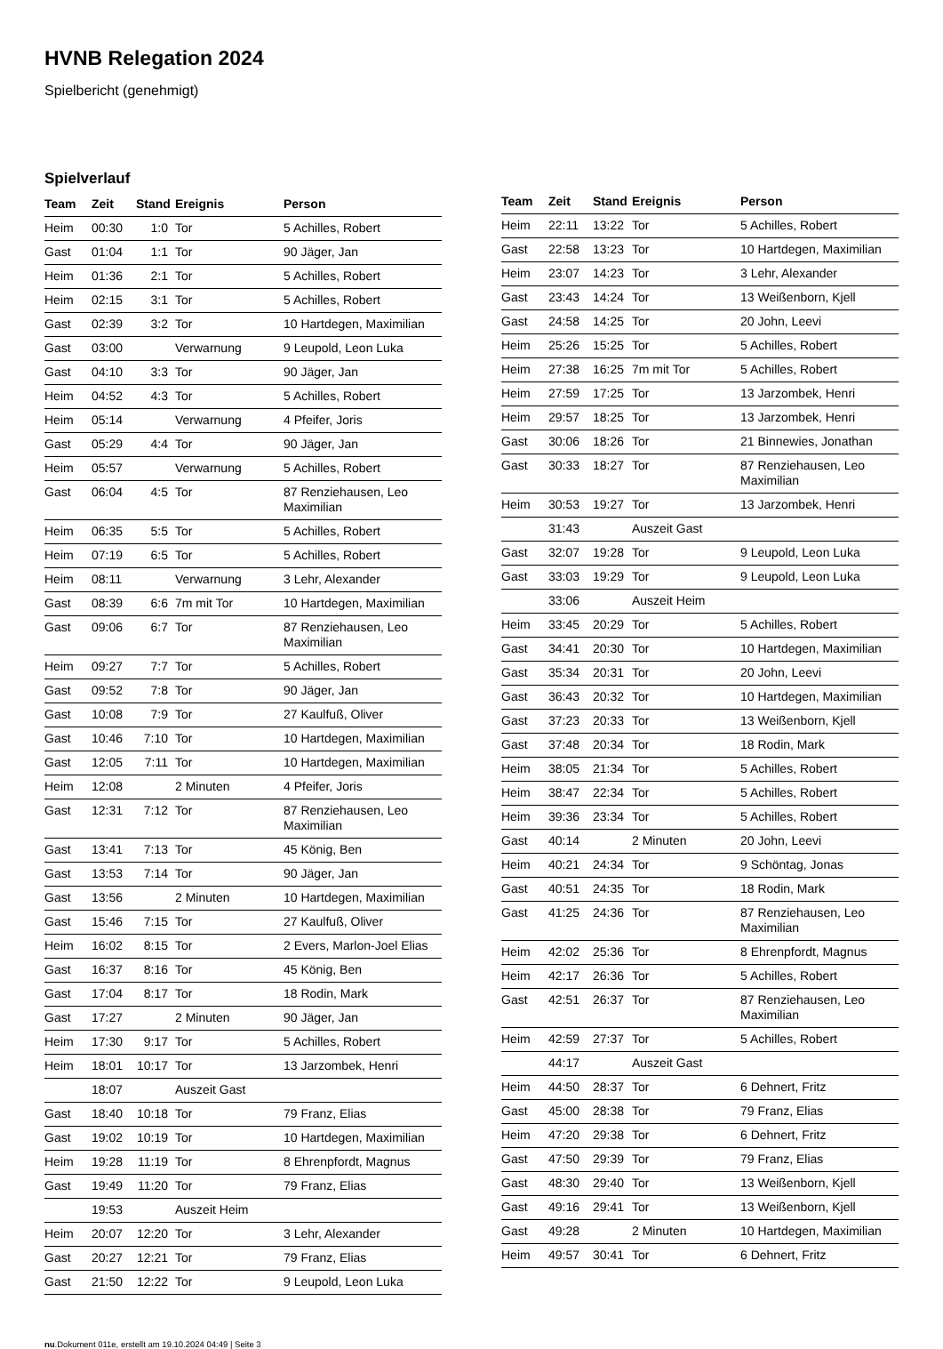HVNB Relegation 2024
Spielbericht (genehmigt)
Spielverlauf
| Team | Zeit | Stand | Ereignis | Person |
| --- | --- | --- | --- | --- |
| Heim | 00:30 | 1:0 | Tor | 5 Achilles, Robert |
| Gast | 01:04 | 1:1 | Tor | 90 Jäger, Jan |
| Heim | 01:36 | 2:1 | Tor | 5 Achilles, Robert |
| Heim | 02:15 | 3:1 | Tor | 5 Achilles, Robert |
| Gast | 02:39 | 3:2 | Tor | 10 Hartdegen, Maximilian |
| Gast | 03:00 | | Verwarnung | 9 Leupold, Leon Luka |
| Gast | 04:10 | 3:3 | Tor | 90 Jäger, Jan |
| Heim | 04:52 | 4:3 | Tor | 5 Achilles, Robert |
| Heim | 05:14 | | Verwarnung | 4 Pfeifer, Joris |
| Gast | 05:29 | 4:4 | Tor | 90 Jäger, Jan |
| Heim | 05:57 | | Verwarnung | 5 Achilles, Robert |
| Gast | 06:04 | 4:5 | Tor | 87 Renziehausen, Leo Maximilian |
| Heim | 06:35 | 5:5 | Tor | 5 Achilles, Robert |
| Heim | 07:19 | 6:5 | Tor | 5 Achilles, Robert |
| Heim | 08:11 | | Verwarnung | 3 Lehr, Alexander |
| Gast | 08:39 | 6:6 | 7m mit Tor | 10 Hartdegen, Maximilian |
| Gast | 09:06 | 6:7 | Tor | 87 Renziehausen, Leo Maximilian |
| Heim | 09:27 | 7:7 | Tor | 5 Achilles, Robert |
| Gast | 09:52 | 7:8 | Tor | 90 Jäger, Jan |
| Gast | 10:08 | 7:9 | Tor | 27 Kaulfuß, Oliver |
| Gast | 10:46 | 7:10 | Tor | 10 Hartdegen, Maximilian |
| Gast | 12:05 | 7:11 | Tor | 10 Hartdegen, Maximilian |
| Heim | 12:08 | | 2 Minuten | 4 Pfeifer, Joris |
| Gast | 12:31 | 7:12 | Tor | 87 Renziehausen, Leo Maximilian |
| Gast | 13:41 | 7:13 | Tor | 45 König, Ben |
| Gast | 13:53 | 7:14 | Tor | 90 Jäger, Jan |
| Gast | 13:56 | | 2 Minuten | 10 Hartdegen, Maximilian |
| Gast | 15:46 | 7:15 | Tor | 27 Kaulfuß, Oliver |
| Heim | 16:02 | 8:15 | Tor | 2 Evers, Marlon-Joel Elias |
| Gast | 16:37 | 8:16 | Tor | 45 König, Ben |
| Gast | 17:04 | 8:17 | Tor | 18 Rodin, Mark |
| Gast | 17:27 | | 2 Minuten | 90 Jäger, Jan |
| Heim | 17:30 | 9:17 | Tor | 5 Achilles, Robert |
| Heim | 18:01 | 10:17 | Tor | 13 Jarzombek, Henri |
| | 18:07 | | Auszeit Gast | |
| Gast | 18:40 | 10:18 | Tor | 79 Franz, Elias |
| Gast | 19:02 | 10:19 | Tor | 10 Hartdegen, Maximilian |
| Heim | 19:28 | 11:19 | Tor | 8 Ehrenpfordt, Magnus |
| Gast | 19:49 | 11:20 | Tor | 79 Franz, Elias |
| | 19:53 | | Auszeit Heim | |
| Heim | 20:07 | 12:20 | Tor | 3 Lehr, Alexander |
| Gast | 20:27 | 12:21 | Tor | 79 Franz, Elias |
| Gast | 21:50 | 12:22 | Tor | 9 Leupold, Leon Luka |
| Team | Zeit | Stand | Ereignis | Person |
| --- | --- | --- | --- | --- |
| Heim | 22:11 | 13:22 | Tor | 5 Achilles, Robert |
| Gast | 22:58 | 13:23 | Tor | 10 Hartdegen, Maximilian |
| Heim | 23:07 | 14:23 | Tor | 3 Lehr, Alexander |
| Gast | 23:43 | 14:24 | Tor | 13 Weißenborn, Kjell |
| Gast | 24:58 | 14:25 | Tor | 20 John, Leevi |
| Heim | 25:26 | 15:25 | Tor | 5 Achilles, Robert |
| Heim | 27:38 | 16:25 | 7m mit Tor | 5 Achilles, Robert |
| Heim | 27:59 | 17:25 | Tor | 13 Jarzombek, Henri |
| Heim | 29:57 | 18:25 | Tor | 13 Jarzombek, Henri |
| Gast | 30:06 | 18:26 | Tor | 21 Binnewies, Jonathan |
| Gast | 30:33 | 18:27 | Tor | 87 Renziehausen, Leo Maximilian |
| Heim | 30:53 | 19:27 | Tor | 13 Jarzombek, Henri |
| | 31:43 | | Auszeit Gast | |
| Gast | 32:07 | 19:28 | Tor | 9 Leupold, Leon Luka |
| Gast | 33:03 | 19:29 | Tor | 9 Leupold, Leon Luka |
| | 33:06 | | Auszeit Heim | |
| Heim | 33:45 | 20:29 | Tor | 5 Achilles, Robert |
| Gast | 34:41 | 20:30 | Tor | 10 Hartdegen, Maximilian |
| Gast | 35:34 | 20:31 | Tor | 20 John, Leevi |
| Gast | 36:43 | 20:32 | Tor | 10 Hartdegen, Maximilian |
| Gast | 37:23 | 20:33 | Tor | 13 Weißenborn, Kjell |
| Gast | 37:48 | 20:34 | Tor | 18 Rodin, Mark |
| Heim | 38:05 | 21:34 | Tor | 5 Achilles, Robert |
| Heim | 38:47 | 22:34 | Tor | 5 Achilles, Robert |
| Heim | 39:36 | 23:34 | Tor | 5 Achilles, Robert |
| Gast | 40:14 | | 2 Minuten | 20 John, Leevi |
| Heim | 40:21 | 24:34 | Tor | 9 Schöntag, Jonas |
| Gast | 40:51 | 24:35 | Tor | 18 Rodin, Mark |
| Gast | 41:25 | 24:36 | Tor | 87 Renziehausen, Leo Maximilian |
| Heim | 42:02 | 25:36 | Tor | 8 Ehrenpfordt, Magnus |
| Heim | 42:17 | 26:36 | Tor | 5 Achilles, Robert |
| Gast | 42:51 | 26:37 | Tor | 87 Renziehausen, Leo Maximilian |
| Heim | 42:59 | 27:37 | Tor | 5 Achilles, Robert |
| | 44:17 | | Auszeit Gast | |
| Heim | 44:50 | 28:37 | Tor | 6 Dehnert, Fritz |
| Gast | 45:00 | 28:38 | Tor | 79 Franz, Elias |
| Heim | 47:20 | 29:38 | Tor | 6 Dehnert, Fritz |
| Gast | 47:50 | 29:39 | Tor | 79 Franz, Elias |
| Gast | 48:30 | 29:40 | Tor | 13 Weißenborn, Kjell |
| Gast | 49:16 | 29:41 | Tor | 13 Weißenborn, Kjell |
| Gast | 49:28 | | 2 Minuten | 10 Hartdegen, Maximilian |
| Heim | 49:57 | 30:41 | Tor | 6 Dehnert, Fritz |
nu.Dokument 011e, erstellt am 19.10.2024 04:49 | Seite 3